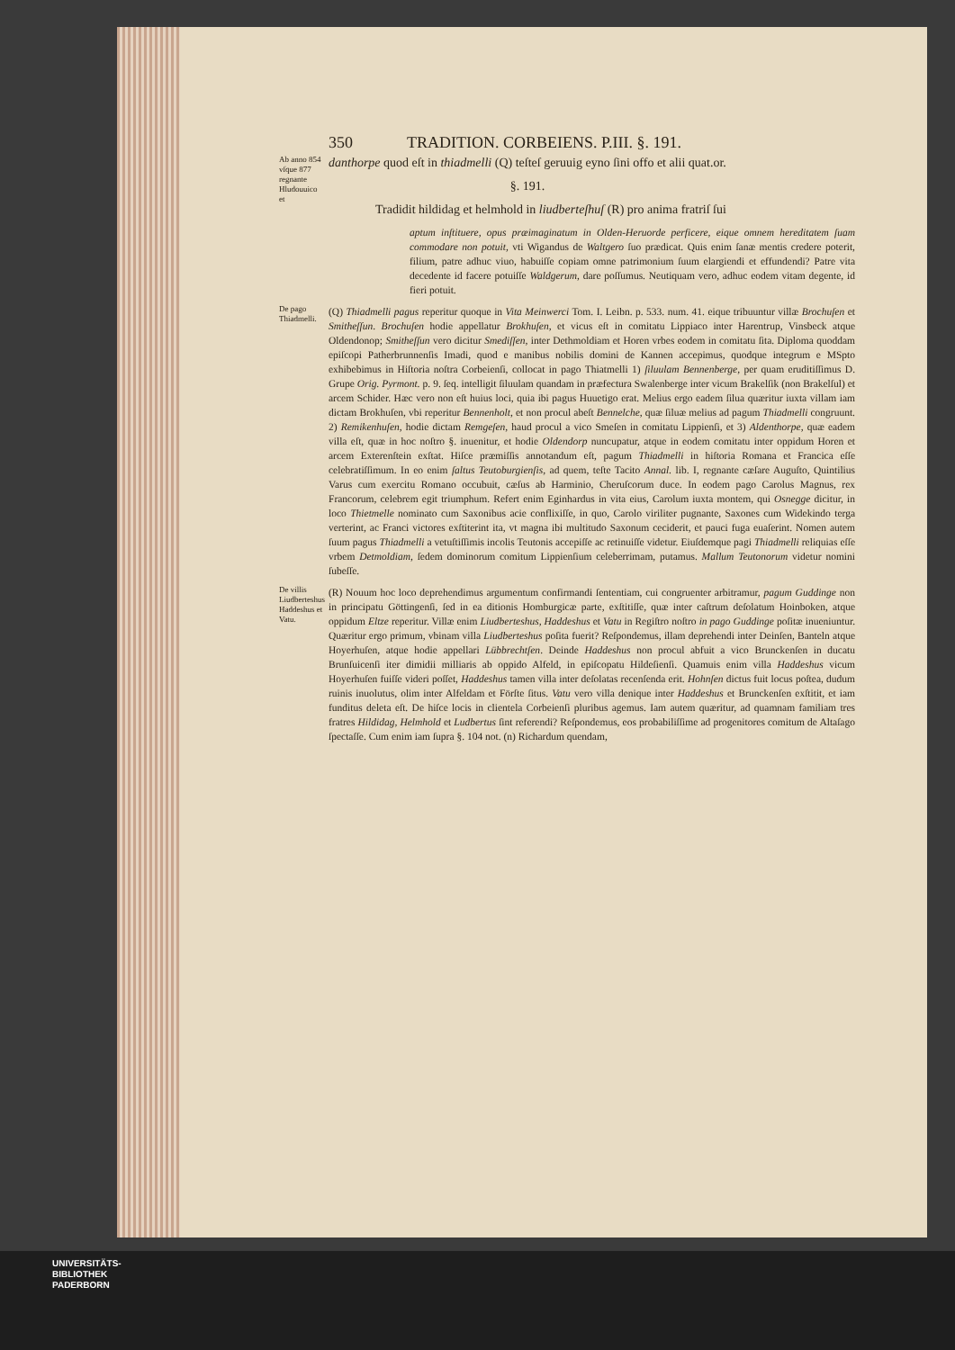350 TRADITION. CORBEIENS. P.III. §. 191.
Ab anno 854 vſque 877 regnante Hludouuico et
danthorpe quod eſt in thiadmelli (Q) teſteſ geruuig eyno ſini offo et alii quat.or.
§. 191.
Tradidit hildidag et helmhold in liudberteſhuſ (R) pro anima fratriſ ſui
aptum inſtituere, opus præimaginatum in Olden-Heruorde perficere, eique omnem hereditatem ſuam commodare non potuit, vti Wigandus de Waltgero ſuo prædicat. Quis enim ſanæ mentis credere poterit, filium, patre adhuc viuo, habuiſſe copiam omne patrimonium ſuum elargiendi et effundendi? Patre vita decedente id facere potuiſſe Waldgerum, dare poſſumus. Neutiquam vero, adhuc eodem vitam degente, id fieri potuit.
De pago Thiadmelli.
(Q) Thiadmelli pagus reperitur quoque in Vita Meinwerci Tom. I. Leibn. p. 533. num. 41. eique tribuuntur villæ Brochuſen et Smitheſſun. Brochuſen hodie appellatur Brokhuſen, et vicus eſt in comitatu Lippiaco inter Harentrup, Vinsbeck atque Oldendonop; Smitheſſun vero dicitur Smediſſen, inter Dethmoldiam et Horen vrbes eodem in comitatu ſita. Diploma quoddam epiſcopi Patherbrunnenſis Imadi, quod e manibus nobilis domini de Kannen accepimus, quodque integrum e MSpto exhibebimus in Hiſtoria noſtra Corbeienſi, collocat in pago Thiatmelli 1) ſiluulam Bennenberge, per quam eruditiſſimus D. Grupe Orig. Pyrmont. p. 9. ſeq. intelligit ſiluulam quandam in præfectura Swalenberge inter vicum Brakelſik (non Brakelſul) et arcem Schider. Hæc vero non eſt huius loci, quia ibi pagus Huuetigo erat. Melius ergo eadem ſilua quæritur iuxta villam iam dictam Brokhuſen, vbi reperitur Bennenholt, et non procul abeſt Bennelche, quæ ſiluæ melius ad pagum Thiadmelli congruunt. 2) Remikenhuſen, hodie dictam Remgeſen, haud procul a vico Smeſen in comitatu Lippienſi, et 3) Aldenthorpe, quæ eadem villa eſt, quæ in hoc noſtro §. inuenitur, et hodie Oldendorp nuncupatur, atque in eodem comitatu inter oppidum Horen et arcem Exterenſtein exſtat. Hiſce præmiſſis annotandum eſt, pagum Thiadmelli in hiſtoria Romana et Francica eſſe celebratiſſimum. In eo enim ſaltus Teutoburgienſis, ad quem, teſte Tacito Annal. lib. I, regnante cæſare Auguſto, Quintilius Varus cum exercitu Romano occubuit, cæſus ab Harminio, Cheruſcorum duce. In eodem pago Carolus Magnus, rex Francorum, celebrem egit triumphum. Refert enim Eginhardus in vita eius, Carolum iuxta montem, qui Osnegge dicitur, in loco Thietmelle nominato cum Saxonibus acie conflixiſſe, in quo, Carolo viriliter pugnante, Saxones cum Widekindo terga verterint, ac Franci victores exſtiterint ita, vt magna ibi multitudo Saxonum ceciderit, et pauci fuga euaſerint. Nomen autem ſuum pagus Thiadmelli a vetuſtiſſimis incolis Teutonis accepiſſe ac retinuiſſe videtur. Eiuſdemque pagi Thiadmelli reliquias eſſe vrbem Detmoldiam, ſedem dominorum comitum Lippienſium celeberrimam, putamus. Mallum Teutonorum videtur nomini ſubeſſe.
De villis Liudberteshus Haddeshus et Vatu.
(R) Nouum hoc loco deprehendimus argumentum confirmandi ſententiam, cui congruenter arbitramur, pagum Guddinge non in principatu Göttingenſi, ſed in ea ditionis Homburgicæ parte, exſtitiſſe, quæ inter caſtrum deſolatum Hoinboken, atque oppidum Eltze reperitur. Villæ enim Liudberteshus, Haddeshus et Vatu in Regiſtro noſtro in pago Guddinge poſitæ inueniuntur. Quæritur ergo primum, vbinam villa Liudberteshus poſita fuerit? Reſpondemus, illam deprehendi inter Deinſen, Banteln atque Hoyerhuſen, atque hodie appellari Lübbrechtſen. Deinde Haddeshus non procul abfuit a vico Brunckenſen in ducatu Brunſuicenſi iter dimidii milliaris ab oppido Alfeld, in epiſcopatu Hildeſienſi. Quamuis enim villa Haddeshus vicum Hoyerhuſen fuiſſe videri poſſet, Haddeshus tamen villa inter deſolatas recenſenda erit. Hohnſen dictus fuit locus poſtea, dudum ruinis inuolutus, olim inter Alfeldam et Förſte ſitus. Vatu vero villa denique inter Haddeshus et Brunckenſen exſtitit, et iam funditus deleta eſt. De hiſce locis in clientela Corbeienſi pluribus agemus. Iam autem quæritur, ad quamnam familiam tres fratres Hildidag, Helmhold et Ludbertus ſint referendi? Reſpondemus, eos probabiliſſime ad progenitores comitum de Altaſago ſpectaſſe. Cum enim iam ſupra §. 104 not. (n) Richardum quendam,
UNIVERSITÄTS-
BIBLIOTHEK
PADERBORN